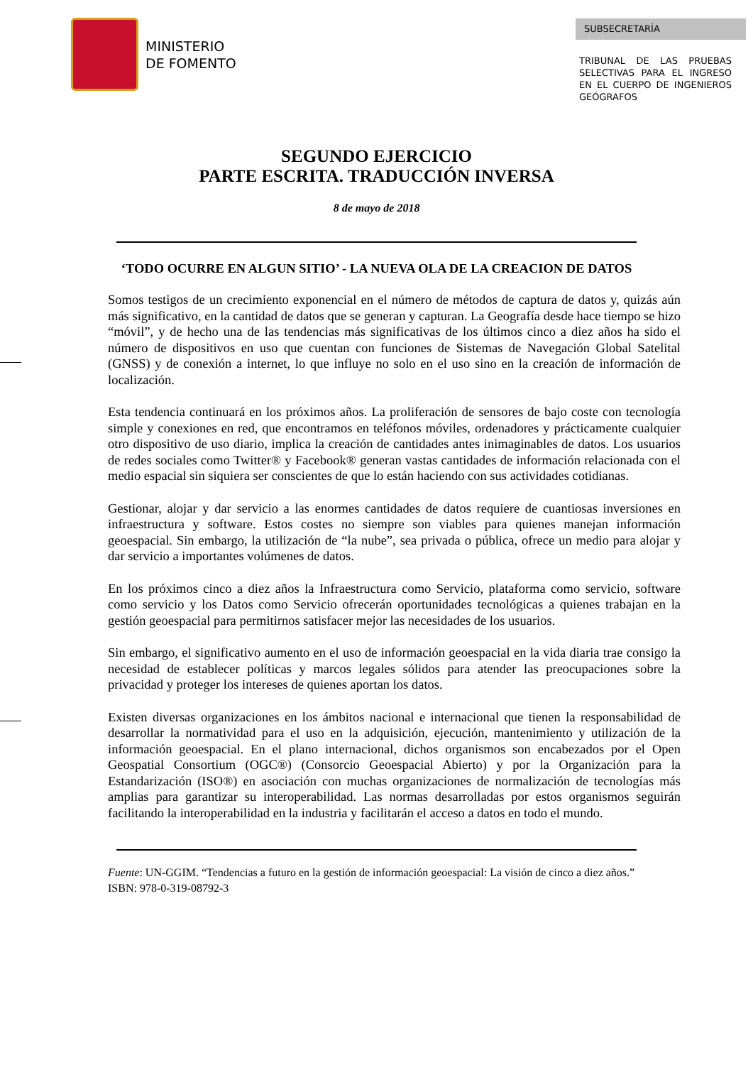MINISTERIO
DE FOMENTO
SUBSECRETARÍA
TRIBUNAL DE LAS PRUEBAS SELECTIVAS PARA EL INGRESO EN EL CUERPO DE INGENIEROS GEÓGRAFOS
SEGUNDO EJERCICIO
PARTE ESCRITA. TRADUCCIÓN INVERSA
8 de mayo de 2018
‘TODO OCURRE EN ALGUN SITIO’ - LA NUEVA OLA DE LA CREACION DE DATOS
Somos testigos de un crecimiento exponencial en el número de métodos de captura de datos y, quizás aún más significativo, en la cantidad de datos que se generan y capturan. La Geografía desde hace tiempo se hizo “móvil”, y de hecho una de las tendencias más significativas de los últimos cinco a diez años ha sido el número de dispositivos en uso que cuentan con funciones de Sistemas de Navegación Global Satelital (GNSS) y de conexión a internet, lo que influye no solo en el uso sino en la creación de información de localización.
Esta tendencia continuará en los próximos años. La proliferación de sensores de bajo coste con tecnología simple y conexiones en red, que encontramos en teléfonos móviles, ordenadores y prácticamente cualquier otro dispositivo de uso diario, implica la creación de cantidades antes inimaginables de datos. Los usuarios de redes sociales como Twitter® y Facebook® generan vastas cantidades de información relacionada con el medio espacial sin siquiera ser conscientes de que lo están haciendo con sus actividades cotidianas.
Gestionar, alojar y dar servicio a las enormes cantidades de datos requiere de cuantiosas inversiones en infraestructura y software. Estos costes no siempre son viables para quienes manejan información geoespacial. Sin embargo, la utilización de “la nube”, sea privada o pública, ofrece un medio para alojar y dar servicio a importantes volúmenes de datos.
En los próximos cinco a diez años la Infraestructura como Servicio, plataforma como servicio, software como servicio y los Datos como Servicio ofrecerán oportunidades tecnológicas a quienes trabajan en la gestión geoespacial para permitirnos satisfacer mejor las necesidades de los usuarios.
Sin embargo, el significativo aumento en el uso de información geoespacial en la vida diaria trae consigo la necesidad de establecer políticas y marcos legales sólidos para atender las preocupaciones sobre la privacidad y proteger los intereses de quienes aportan los datos.
Existen diversas organizaciones en los ámbitos nacional e internacional que tienen la responsabilidad de desarrollar la normatividad para el uso en la adquisición, ejecución, mantenimiento y utilización de la información geoespacial. En el plano internacional, dichos organismos son encabezados por el Open Geospatial Consortium (OGC®) (Consorcio Geoespacial Abierto) y por la Organización para la Estandarización (ISO®) en asociación con muchas organizaciones de normalización de tecnologías más amplias para garantizar su interoperabilidad. Las normas desarrolladas por estos organismos seguirán facilitando la interoperabilidad en la industria y facilitarán el acceso a datos en todo el mundo.
Fuente: UN-GGIM. “Tendencias a futuro en la gestión de información geoespacial: La visión de cinco a diez años.” ISBN: 978-0-319-08792-3